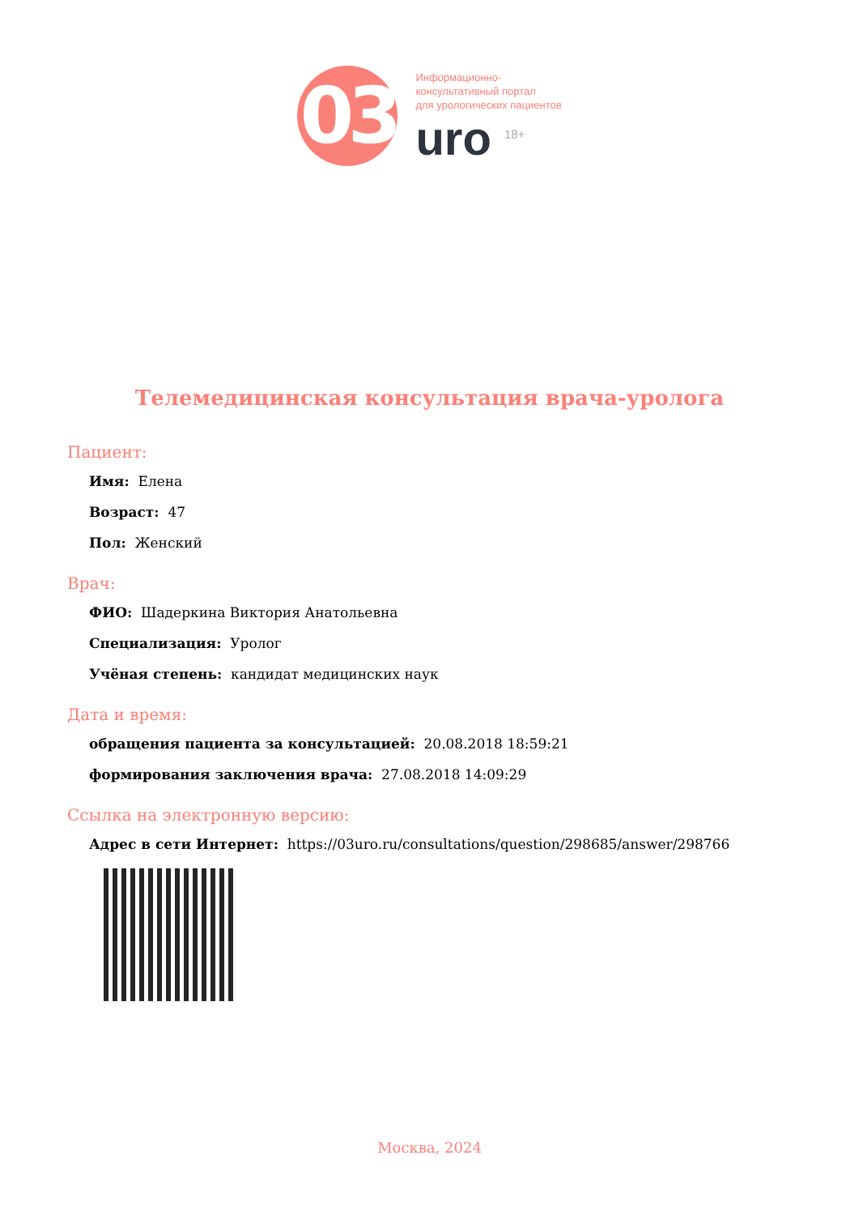03
Информационно-
консультативный портал
для урологических пациентов
uro <sup>18+</sup>
Телемедицинская консультация врача-уролога
Пациент:
Имя: Елена
Возраст: 47
Пол: Женский
Врач:
ФИО: Шадеркина Виктория Анатольевна
Специализация: Уролог
Учёная степень: кандидат медицинских наук
Дата и время:
обращения пациента за консультацией: 20.08.2018 18:59:21
формирования заключения врача: 27.08.2018 14:09:29
Ссылка на электронную версию:
Адрес в сети Интернет: https://03uro.ru/consultations/question/298685/answer/298766
Москва, 2024